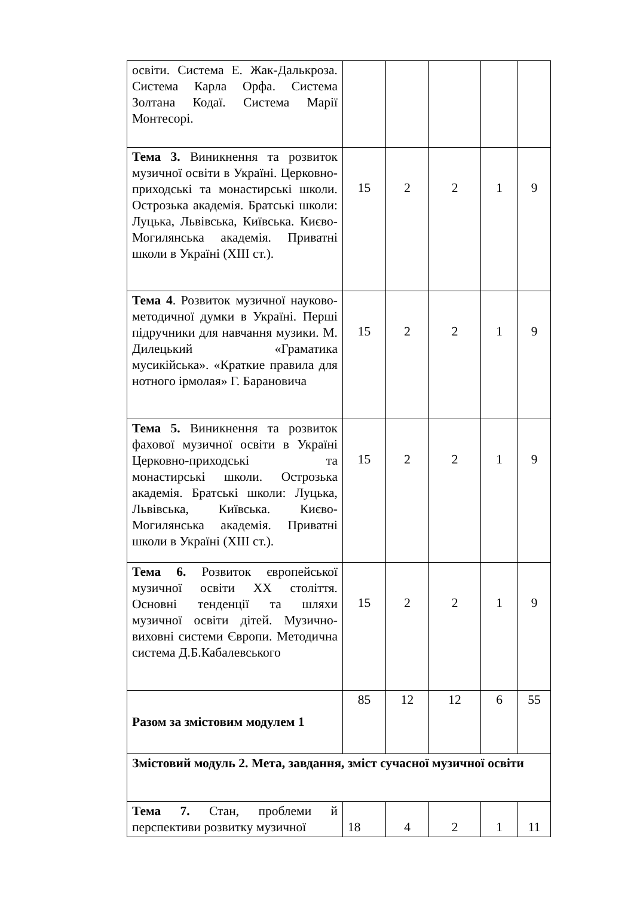| освіти. Система Е. Жак-Далькроза. Система Карла Орфа. Система Золтана Кодаї. Система Марії Монтесорі. | | | | | |
| Тема 3. Виникнення та розвиток музичної освіти в Україні. Церковно-приходські та монастирські школи. Острозька академія. Братські школи: Луцька, Львівська, Київська. Києво-Могилянська академія. Приватні школи в Україні (XIII ст.). | 15 | 2 | 2 | 1 | 9 |
| Тема 4 . Розвиток музичної науково-методичної думки в Україні. Перші підручники для навчання музики. М. Дилецький «Граматика мусикійська». «Краткие правила для нотного ірмолая» Г. Барановича | 15 | 2 | 2 | 1 | 9 |
| Тема 5. Виникнення та розвиток фахової музичної освіти в Україні Церковно-приходські та монастирські школи. Острозька академія. Братські школи: Луцька, Львівська, Київська. Києво-Могилянська академія. Приватні школи в Україні (XIII ст.). | 15 | 2 | 2 | 1 | 9 |
| Тема 6. Розвиток європейської музичної освіти XX століття. Основні тенденції та шляхи музичної освіти дітей. Музично-виховні системи Європи. Методична система Д.Б.Кабалевського | 15 | 2 | 2 | 1 | 9 |
| Разом за змістовим модулем 1 | 85 | 12 | 12 | 6 | 55 |
| Змістовий модуль 2. Мета, завдання, зміст сучасної музичної освіти | | | | | |
| Тема 7. Стан, проблеми й перспективи розвитку музичної | 18 | 4 | 2 | 1 | 11 |